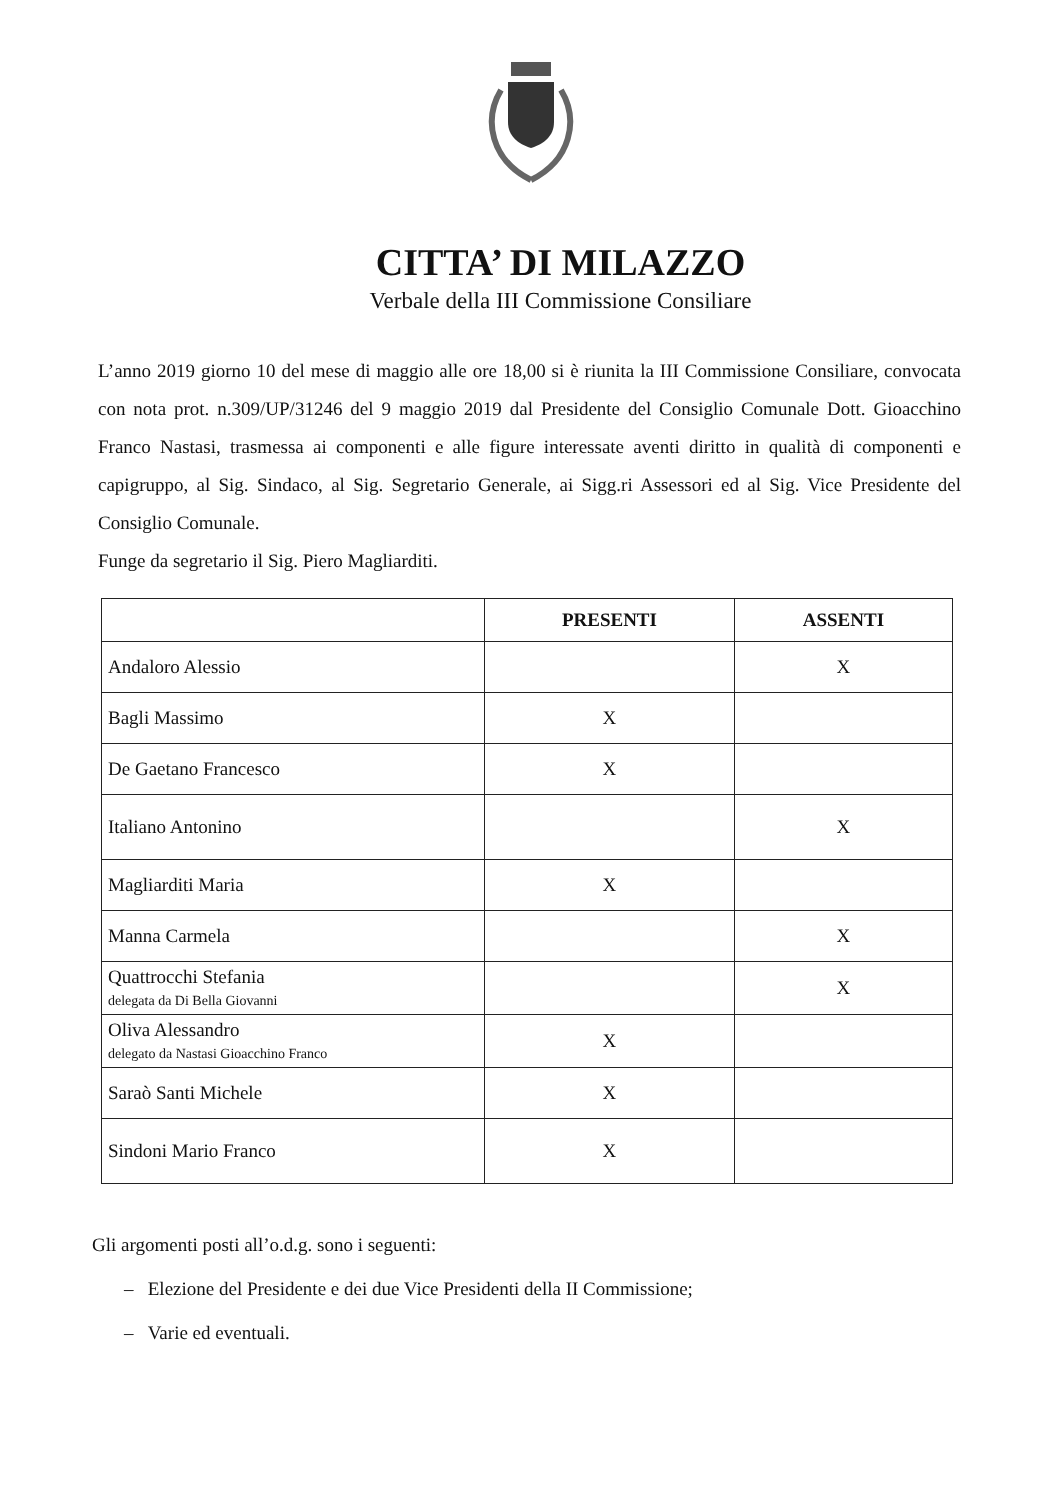CITTA’ DI MILAZZO
Verbale della III Commissione Consiliare
L’anno 2019 giorno 10 del mese di maggio alle ore 18,00 si è riunita la III Commissione Consiliare, convocata con nota prot. n.309/UP/31246 del 9 maggio 2019 dal Presidente del Consiglio Comunale Dott. Gioacchino Franco Nastasi, trasmessa ai componenti e alle figure interessate aventi diritto in qualità di componenti e capigruppo, al Sig. Sindaco, al Sig. Segretario Generale, ai Sigg.ri Assessori ed al Sig. Vice Presidente del Consiglio Comunale.
Funge da segretario il Sig. Piero Magliarditi.
| | PRESENTI | ASSENTI |
| --- | --- | --- |
| Andaloro Alessio | | X |
| Bagli Massimo | X | |
| De Gaetano Francesco | X | |
| Italiano Antonino | | X |
| Magliarditi Maria | X | |
| Manna Carmela | | X |
| Quattrocchi Stefania delegata da Di Bella Giovanni | | X |
| Oliva Alessandro delegato da Nastasi Gioacchino Franco | X | |
| Saraò Santi Michele | X | |
| Sindoni Mario Franco | X | |
Gli argomenti posti all’o.d.g. sono i seguenti:
– Elezione del Presidente e dei due Vice Presidenti della II Commissione;
– Varie ed eventuali.